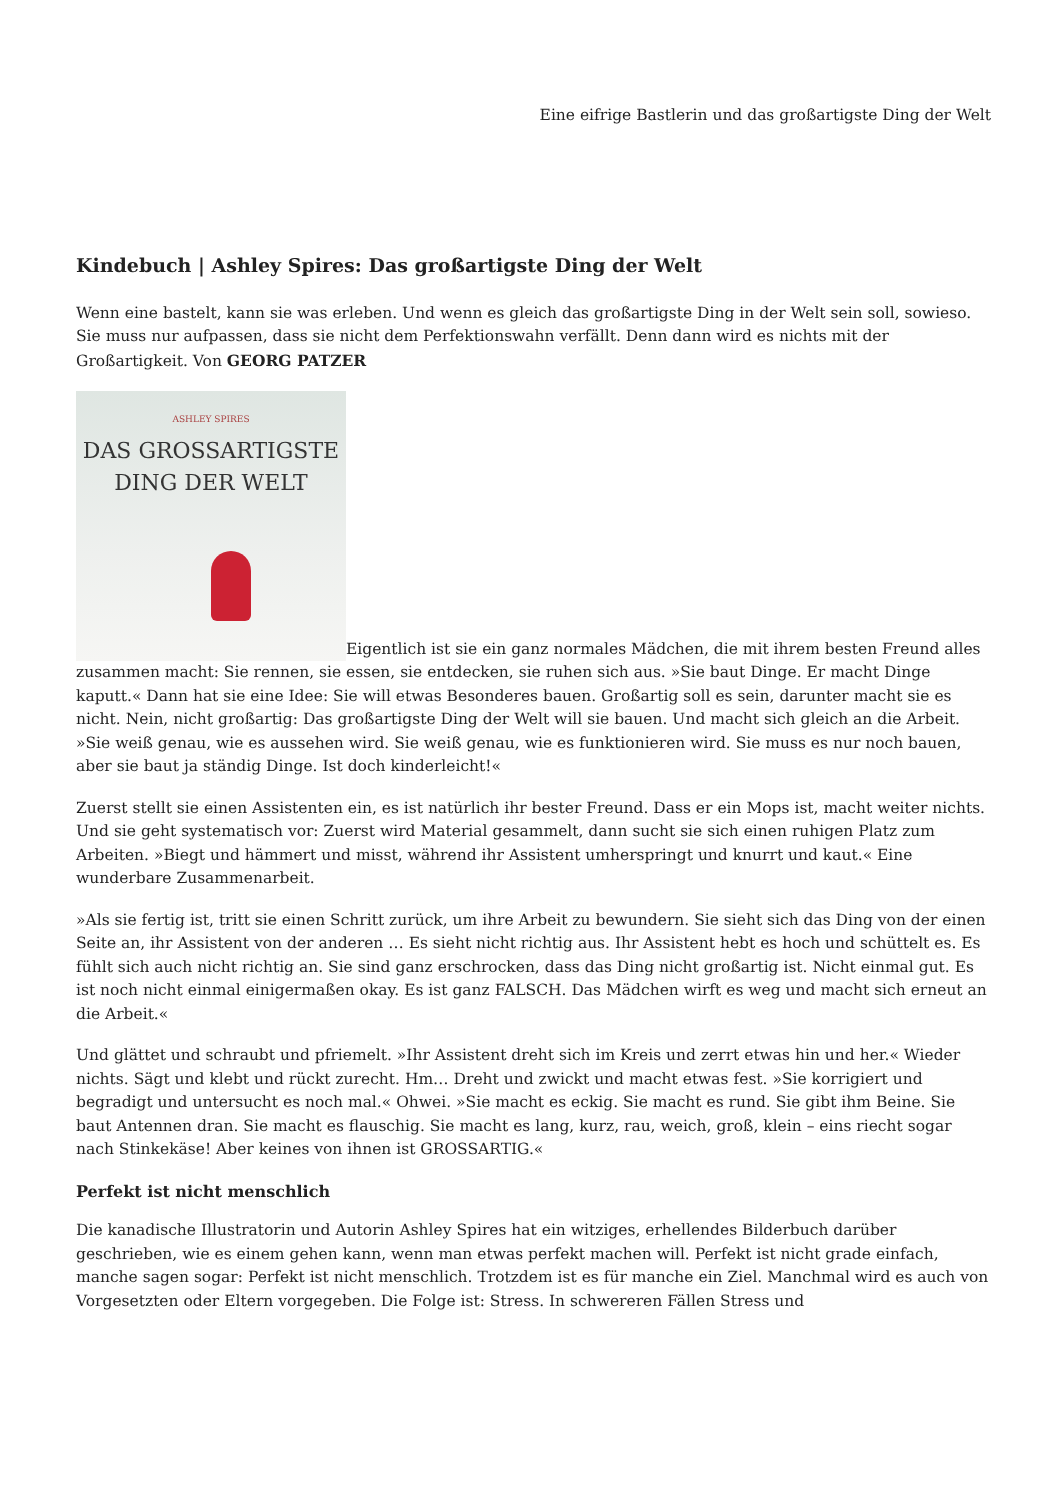Eine eifrige Bastlerin und das großartigste Ding der Welt
Kindebuch | Ashley Spires: Das großartigste Ding der Welt
Wenn eine bastelt, kann sie was erleben. Und wenn es gleich das großartigste Ding in der Welt sein soll, sowieso. Sie muss nur aufpassen, dass sie nicht dem Perfektionswahn verfällt. Denn dann wird es nichts mit der Großartigkeit. Von GEORG PATZER
ASHLEY SPIRES DAS GROSSARTIGSTE
DING DER WELT Eigentlich ist sie ein ganz normales Mädchen, die mit ihrem besten Freund alles zusammen macht: Sie rennen, sie essen, sie entdecken, sie ruhen sich aus. »Sie baut Dinge. Er macht Dinge kaputt.« Dann hat sie eine Idee: Sie will etwas Besonderes bauen. Großartig soll es sein, darunter macht sie es nicht. Nein, nicht großartig: Das großartigste Ding der Welt will sie bauen. Und macht sich gleich an die Arbeit. »Sie weiß genau, wie es aussehen wird. Sie weiß genau, wie es funktionieren wird. Sie muss es nur noch bauen, aber sie baut ja ständig Dinge. Ist doch kinderleicht!«
Zuerst stellt sie einen Assistenten ein, es ist natürlich ihr bester Freund. Dass er ein Mops ist, macht weiter nichts. Und sie geht systematisch vor: Zuerst wird Material gesammelt, dann sucht sie sich einen ruhigen Platz zum Arbeiten. »Biegt und hämmert und misst, während ihr Assistent umherspringt und knurrt und kaut.« Eine wunderbare Zusammenarbeit.
»Als sie fertig ist, tritt sie einen Schritt zurück, um ihre Arbeit zu bewundern. Sie sieht sich das Ding von der einen Seite an, ihr Assistent von der anderen … Es sieht nicht richtig aus. Ihr Assistent hebt es hoch und schüttelt es. Es fühlt sich auch nicht richtig an. Sie sind ganz erschrocken, dass das Ding nicht großartig ist. Nicht einmal gut. Es ist noch nicht einmal einigermaßen okay. Es ist ganz FALSCH. Das Mädchen wirft es weg und macht sich erneut an die Arbeit.«
Und glättet und schraubt und pfriemelt. »Ihr Assistent dreht sich im Kreis und zerrt etwas hin und her.« Wieder nichts. Sägt und klebt und rückt zurecht. Hm… Dreht und zwickt und macht etwas fest. »Sie korrigiert und begradigt und untersucht es noch mal.« Ohwei. »Sie macht es eckig. Sie macht es rund. Sie gibt ihm Beine. Sie baut Antennen dran. Sie macht es flauschig. Sie macht es lang, kurz, rau, weich, groß, klein – eins riecht sogar nach Stinkekäse! Aber keines von ihnen ist GROSSARTIG.«
Perfekt ist nicht menschlich
Die kanadische Illustratorin und Autorin Ashley Spires hat ein witziges, erhellendes Bilderbuch darüber geschrieben, wie es einem gehen kann, wenn man etwas perfekt machen will. Perfekt ist nicht grade einfach, manche sagen sogar: Perfekt ist nicht menschlich. Trotzdem ist es für manche ein Ziel. Manchmal wird es auch von Vorgesetzten oder Eltern vorgegeben. Die Folge ist: Stress. In schwereren Fällen Stress und